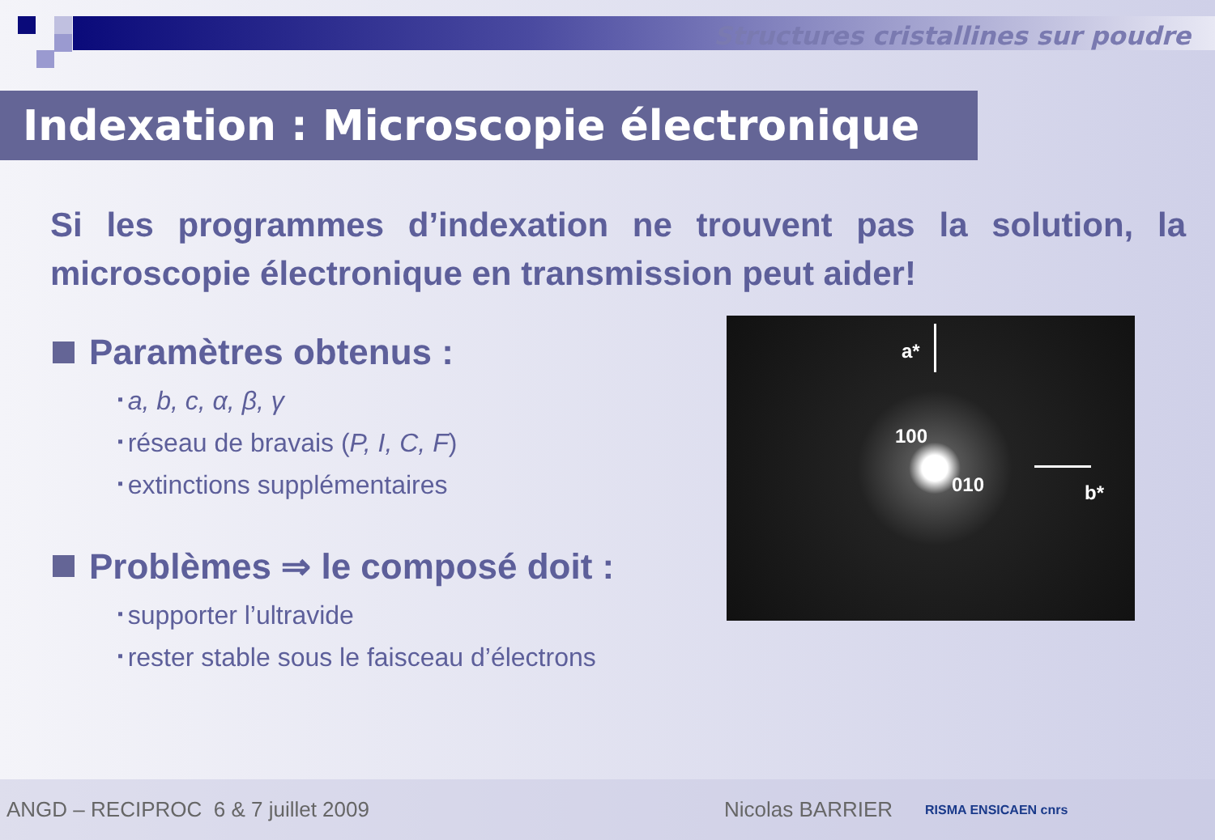Structures cristallines sur poudre
Indexation : Microscopie électronique
Si les programmes d’indexation ne trouvent pas la solution, la microscopie électronique en transmission peut aider!
Paramètres obtenus :
a, b, c, α, β, γ
réseau de bravais (P, I, C, F)
extinctions supplémentaires
Problèmes ⇒ le composé doit :
supporter l’ultravide
rester stable sous le faisceau d’électrons
a*
100
010 b*
ANGD – RECIPROC 6 & 7 juillet 2009 Nicolas BARRIER RISMA ENSICAEN cnrs